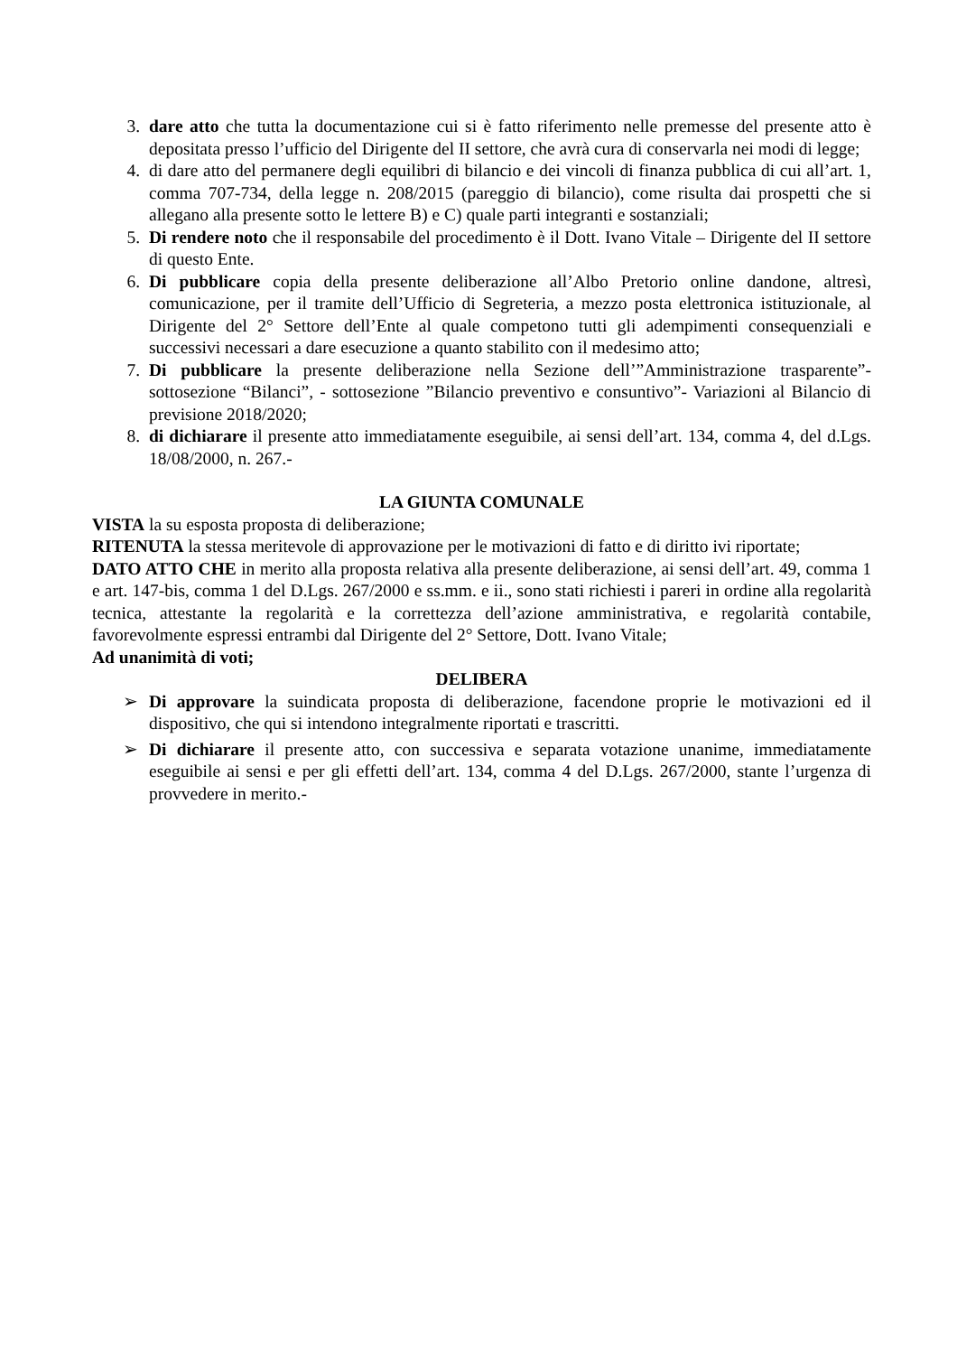3. dare atto che tutta la documentazione cui si è fatto riferimento nelle premesse del presente atto è depositata presso l’ufficio del Dirigente del II settore, che avrà cura di conservarla nei modi di legge;
4. di dare atto del permanere degli equilibri di bilancio e dei vincoli di finanza pubblica di cui all’art. 1, comma 707-734, della legge n. 208/2015 (pareggio di bilancio), come risulta dai prospetti che si allegano alla presente sotto le lettere B) e C) quale parti integranti e sostanziali;
5. Di rendere noto che il responsabile del procedimento è il Dott. Ivano Vitale – Dirigente del II settore di questo Ente.
6. Di pubblicare copia della presente deliberazione all’Albo Pretorio online dandone, altresì, comunicazione, per il tramite dell’Ufficio di Segreteria, a mezzo posta elettronica istituzionale, al Dirigente del 2° Settore dell’Ente al quale competono tutti gli adempimenti consequenziali e successivi necessari a dare esecuzione a quanto stabilito con il medesimo atto;
7. Di pubblicare la presente deliberazione nella Sezione dell’”Amministrazione trasparente”- sottosezione “Bilanci”, - sottosezione ”Bilancio preventivo e consuntivo”- Variazioni al Bilancio di previsione 2018/2020;
8. di dichiarare il presente atto immediatamente eseguibile, ai sensi dell’art. 134, comma 4, del d.Lgs. 18/08/2000, n. 267.-
LA GIUNTA COMUNALE
VISTA la su esposta proposta di deliberazione;
RITENUTA la stessa meritevole di approvazione per le motivazioni di fatto e di diritto ivi riportate;
DATO ATTO CHE in merito alla proposta relativa alla presente deliberazione, ai sensi dell’art. 49, comma 1 e art. 147-bis, comma 1 del D.Lgs. 267/2000 e ss.mm. e ii., sono stati richiesti i pareri in ordine alla regolarità tecnica, attestante la regolarità e la correttezza dell’azione amministrativa, e regolarità contabile, favorevolmente espressi entrambi dal Dirigente del 2° Settore, Dott. Ivano Vitale;
Ad unanimità di voti;
DELIBERA
➢ Di approvare la suindicata proposta di deliberazione, facendone proprie le motivazioni ed il dispositivo, che qui si intendono integralmente riportati e trascritti.
➢ Di dichiarare il presente atto, con successiva e separata votazione unanime, immediatamente eseguibile ai sensi e per gli effetti dell’art. 134, comma 4 del D.Lgs. 267/2000, stante l’urgenza di provvedere in merito.-